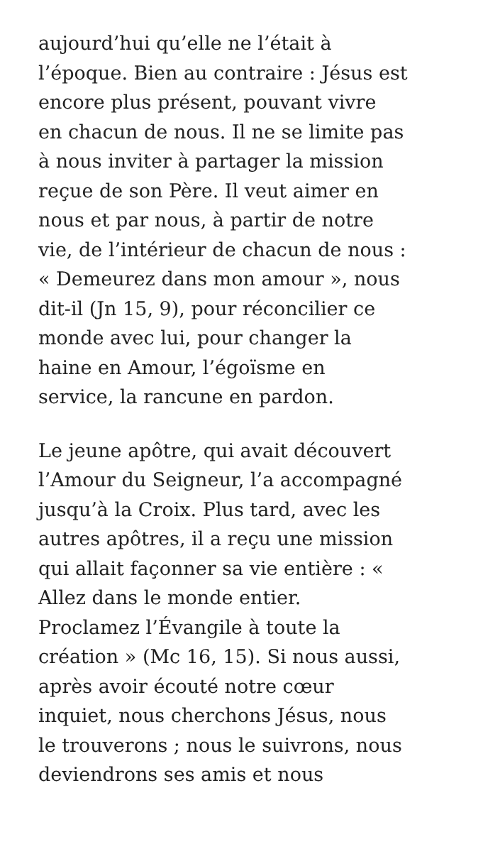aujourd’hui qu’elle ne l’était à
l’époque. Bien au contraire : Jésus est
encore plus présent, pouvant vivre
en chacun de nous. Il ne se limite pas
à nous inviter à partager la mission
reçue de son Père. Il veut aimer en
nous et par nous, à partir de notre
vie, de l’intérieur de chacun de nous :
« Demeurez dans mon amour », nous
dit-il (Jn 15, 9), pour réconcilier ce
monde avec lui, pour changer la
haine en Amour, l’égoïsme en
service, la rancune en pardon.
Le jeune apôtre, qui avait découvert
l’Amour du Seigneur, l’a accompagné
jusqu’à la Croix. Plus tard, avec les
autres apôtres, il a reçu une mission
qui allait façonner sa vie entière : «
Allez dans le monde entier.
Proclamez l’Évangile à toute la
création » (Mc 16, 15). Si nous aussi,
après avoir écouté notre cœur
inquiet, nous cherchons Jésus, nous
le trouverons ; nous le suivrons, nous
deviendrons ses amis et nous